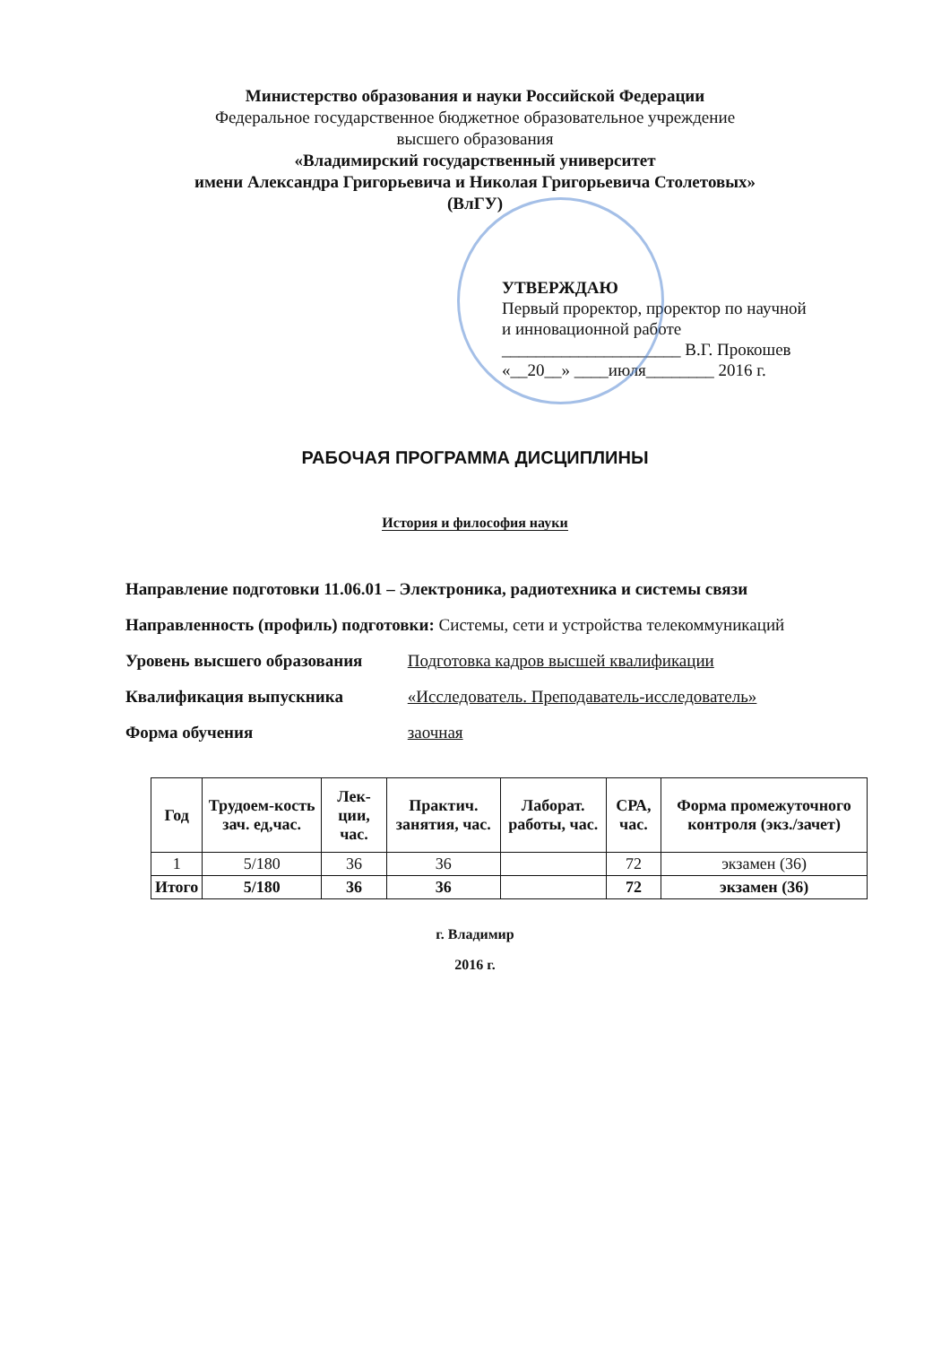Министерство образования и науки Российской Федерации
Федеральное государственное бюджетное образовательное учреждение
высшего образования
«Владимирский государственный университет
имени Александра Григорьевича и Николая Григорьевича Столетовых»
(ВлГУ)
УТВЕРЖДАЮ
Первый проректор, проректор по научной
и инновационной работе
_____________________ В.Г. Прокошев
«__20__» ____июля________ 2016 г.
РАБОЧАЯ ПРОГРАММА ДИСЦИПЛИНЫ
История и философия науки
Направление подготовки 11.06.01 – Электроника, радиотехника и системы связи
Направленность (профиль) подготовки: Системы, сети и устройства телекоммуникаций
Уровень высшего образования Подготовка кадров высшей квалификации
Квалификация выпускника «Исследователь. Преподаватель-исследователь»
Форма обучения заочная
| Год | Трудоем-кость зач. ед,час. | Лек-ции, час. | Практич. занятия, час. | Лаборат. работы, час. | СРА, час. | Форма промежуточного контроля (экз./зачет) |
| --- | --- | --- | --- | --- | --- | --- |
| 1 | 5/180 | 36 | 36 | | 72 | экзамен (36) |
| Итого | 5/180 | 36 | 36 | | 72 | экзамен (36) |
г. Владимир
2016 г.